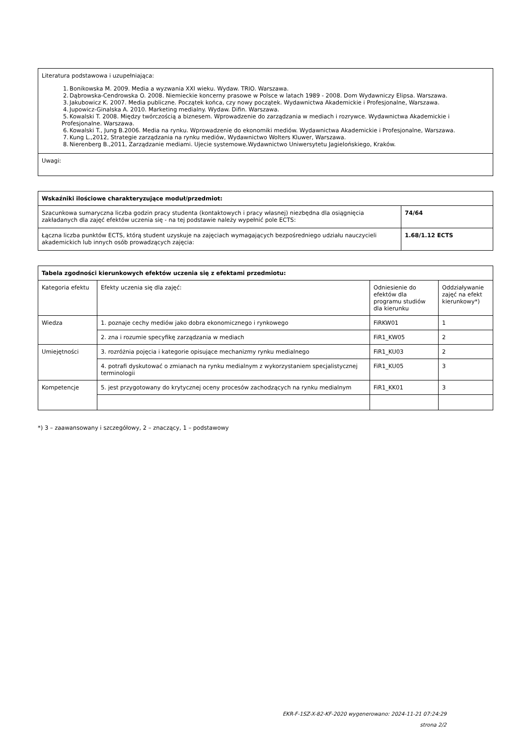| Literatura podstawowa i uzupełniająca: 1. Bonikowska M. 2009. Media a wyzwania XXI wieku. Wydaw. TRIO. Warszawa. 2. Dąbrowska-Cendrowska O. 2008. Niemieckie koncerny prasowe w Polsce w latach 1989 - 2008. Dom Wydawniczy Elipsa. Warszawa. 3. Jakubowicz K. 2007. Media publiczne. Początek końca, czy nowy początek. Wydawnictwa Akademickie i Profesjonalne, Warszawa. 4. Jupowicz-Ginalska A. 2010. Marketing medialny. Wydaw. Difin. Warszawa. 5. Kowalski T. 2008. Między twórczością a biznesem. Wprowadzenie do zarządzania w mediach i rozrywce. Wydawnictwa Akademickie i Profesjonalne. Warszawa. 6. Kowalski T., Jung B.2006. Media na rynku. Wprowadzenie do ekonomiki mediów. Wydawnictwa Akademickie i Profesjonalne, Warszawa. 7. Kung L.,2012, Strategie zarządzania na rynku mediów, Wydawnictwo Wolters Kluwer, Warszawa. 8. Nierenberg B.,2011, Zarządzanie mediami. Ujecie systemowe.Wydawnictwo Uniwersytetu Jagielońskiego, Kraków. |
| Uwagi: |
| Wskaźniki ilościowe charakteryzujące moduł/przedmiot: | |
| --- | --- |
| Szacunkowa sumaryczna liczba godzin pracy studenta (kontaktowych i pracy własnej) niezbędna dla osiągnięcia zakładanych dla zajęć efektów uczenia się - na tej podstawie należy wypełnić pole ECTS: | 74/64 |
| Łączna liczba punktów ECTS, którą student uzyskuje na zajęciach wymagających bezpośredniego udziału nauczycieli akademickich lub innych osób prowadzących zajęcia: | 1.68/1.12 ECTS |
| Tabela zgodności kierunkowych efektów uczenia się z efektami przedmiotu: | | | |
| --- | --- | --- | --- |
| Kategoria efektu | Efekty uczenia się dla zajęć: | Odniesienie do efektów dla programu studiów dla kierunku | Oddziaływanie zajęć na efekt kierunkowy*) |
| Wiedza | 1. poznaje cechy mediów jako dobra ekonomicznego i rynkowego | FiRKW01 | 1 |
| | 2. zna i rozumie specyfikę zarządzania w mediach | FiR1_KW05 | 2 |
| Umiejętności | 3. rozróżnia pojęcia i kategorie opisujące mechanizmy rynku medialnego | FiR1_KU03 | 2 |
| | 4. potrafi dyskutować o zmianach na rynku medialnym z wykorzystaniem specjalistycznej terminologii | FiR1_KU05 | 3 |
| Kompetencje | 5. jest przygotowany do krytycznej oceny procesów zachodzących na rynku medialnym | FiR1_KK01 | 3 |
*) 3 – zaawansowany i szczegółowy, 2 – znaczący, 1 – podstawowy
EKR-F-1SZ-X-82-KF-2020 wygenerowano: 2024-11-21 07:24:29
strona 2/2